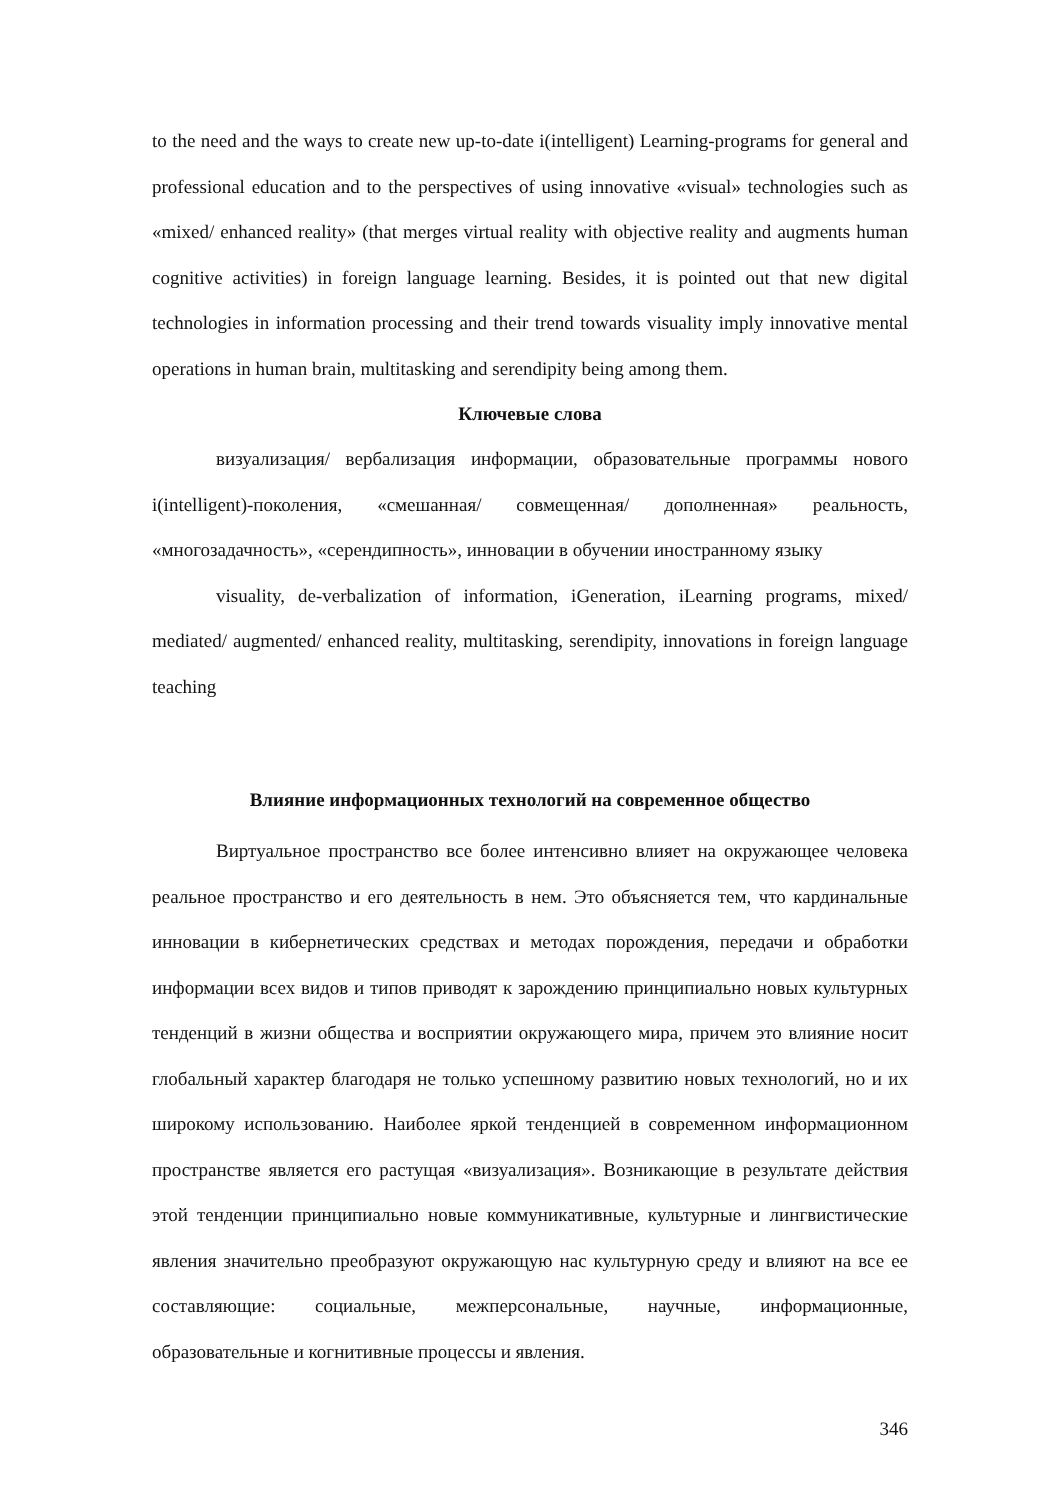to the need and the ways to create new up-to-date i(intelligent) Learning-programs for general and professional education and to the perspectives of using innovative «visual» technologies such as «mixed/ enhanced reality» (that merges virtual reality with objective reality and augments human cognitive activities) in foreign language learning. Besides, it is pointed out that new digital technologies in information processing and their trend towards visuality imply innovative mental operations in human brain, multitasking and serendipity being among them.
Ключевые слова
визуализация/ вербализация информации, образовательные программы нового i(intelligent)-поколения, «смешанная/ совмещенная/ дополненная» реальность, «многозадачность», «серендипность», инновации в обучении иностранному языку
visuality, de-verbalization of information, iGeneration, iLearning programs, mixed/ mediated/ augmented/ enhanced reality, multitasking, serendipity, innovations in foreign language teaching
Влияние информационных технологий на современное общество
Виртуальное пространство все более интенсивно влияет на окружающее человека реальное пространство и его деятельность в нем. Это объясняется тем, что кардинальные инновации в кибернетических средствах и методах порождения, передачи и обработки информации всех видов и типов приводят к зарождению принципиально новых культурных тенденций в жизни общества и восприятии окружающего мира, причем это влияние носит глобальный характер благодаря не только успешному развитию новых технологий, но и их широкому использованию. Наиболее яркой тенденцией в современном информационном пространстве является его растущая «визуализация». Возникающие в результате действия этой тенденции принципиально новые коммуникативные, культурные и лингвистические явления значительно преобразуют окружающую нас культурную среду и влияют на все ее составляющие: социальные, межперсональные, научные, информационные, образовательные и когнитивные процессы и явления.
346